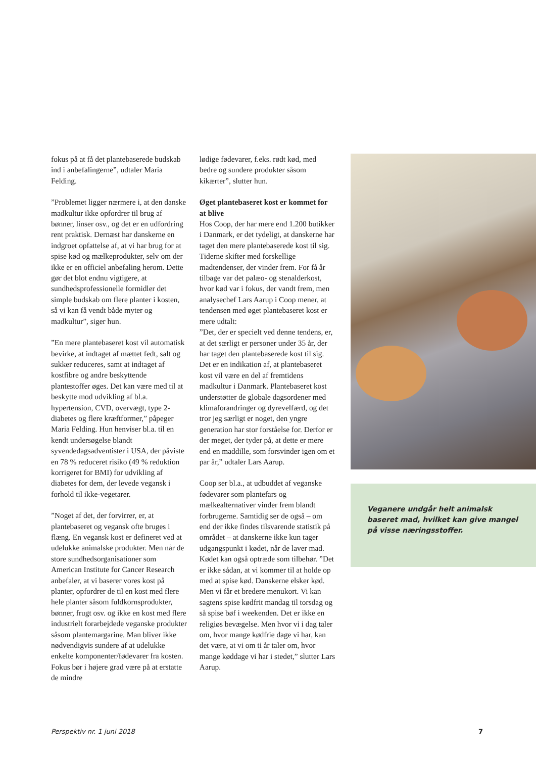fokus på at få det plantebaserede budskab ind i anbefalingerne”, udtaler Maria Felding.
”Problemet ligger nærmere i, at den danske madkultur ikke opfordrer til brug af bønner, linser osv., og det er en udfordring rent praktisk. Dernæst har danskerne en indgroet opfattelse af, at vi har brug for at spise kød og mælkeprodukter, selv om der ikke er en officiel anbefaling herom. Dette gør det blot endnu vigtigere, at sundhedsprofessionelle formidler det simple budskab om flere planter i kosten, så vi kan få vendt både myter og madkultur”, siger hun.
”En mere plantebaseret kost vil automatisk bevirke, at indtaget af mættet fedt, salt og sukker reduceres, samt at indtaget af kostfibre og andre beskyttende plantestoffer øges. Det kan være med til at beskytte mod udvikling af bl.a. hypertension, CVD, overvægt, type 2-diabetes og flere kræftformer,” påpeger Maria Felding. Hun henviser bl.a. til en kendt undersøgelse blandt syvendedagsadventister i USA, der påviste en 78 % reduceret risiko (49 % reduktion korrigeret for BMI) for udvikling af diabetes for dem, der levede vegansk i forhold til ikke-vegetarer.
”Noget af det, der forvirrer, er, at plantebaseret og vegansk ofte bruges i flæng. En vegansk kost er defineret ved at udelukke animalske produkter. Men når de store sundhedsorganisationer som American Institute for Cancer Research anbefaler, at vi baserer vores kost på planter, opfordrer de til en kost med flere hele planter såsom fuldkornsprodukter, bønner, frugt osv. og ikke en kost med flere industrielt forarbejdede veganske produkter såsom plantemargarine. Man bliver ikke nødvendigvis sundere af at udelukke enkelte komponenter/fødevarer fra kosten. Fokus bør i højere grad være på at erstatte de mindre
lødige fødevarer, f.eks. rødt kød, med bedre og sundere produkter såsom kikærter”, slutter hun.
Øget plantebaseret kost er kommet for at blive
Hos Coop, der har mere end 1.200 butikker i Danmark, er det tydeligt, at danskerne har taget den mere plantebaserede kost til sig. Tiderne skifter med forskellige madtendenser, der vinder frem. For få år tilbage var det palæo- og stenalderkost, hvor kød var i fokus, der vandt frem, men analysechef Lars Aarup i Coop mener, at tendensen med øget plantebaseret kost er mere udtalt:
”Det, der er specielt ved denne tendens, er, at det særligt er personer under 35 år, der har taget den plantebaserede kost til sig. Det er en indikation af, at plantebaseret kost vil være en del af fremtidens madkultur i Danmark. Plantebaseret kost understøtter de globale dagsordener med klimaforandringer og dyrevelfærd, og det tror jeg særligt er noget, den yngre generation har stor forståelse for. Derfor er der meget, der tyder på, at dette er mere end en maddille, som forsvinder igen om et par år,” udtaler Lars Aarup.
Coop ser bl.a., at udbuddet af veganske fødevarer som plantefars og mælkealternativer vinder frem blandt forbrugerne. Samtidig ser de også – om end der ikke findes tilsvarende statistik på området – at danskerne ikke kun tager udgangspunkt i kødet, når de laver mad. Kødet kan også optræde som tilbehør. ”Det er ikke sådan, at vi kommer til at holde op med at spise kød. Danskerne elsker kød. Men vi får et bredere menukort. Vi kan sagtens spise kødfrit mandag til torsdag og så spise bøf i weekenden. Det er ikke en religiøs bevægelse. Men hvor vi i dag taler om, hvor mange kødfrie dage vi har, kan det være, at vi om ti år taler om, hvor mange køddage vi har i stedet,” slutter Lars Aarup.
Veganere undgår helt animalsk baseret mad, hvilket kan give mangel på visse næringsstoffer.
Perspektiv nr. 1 juni 2018 7